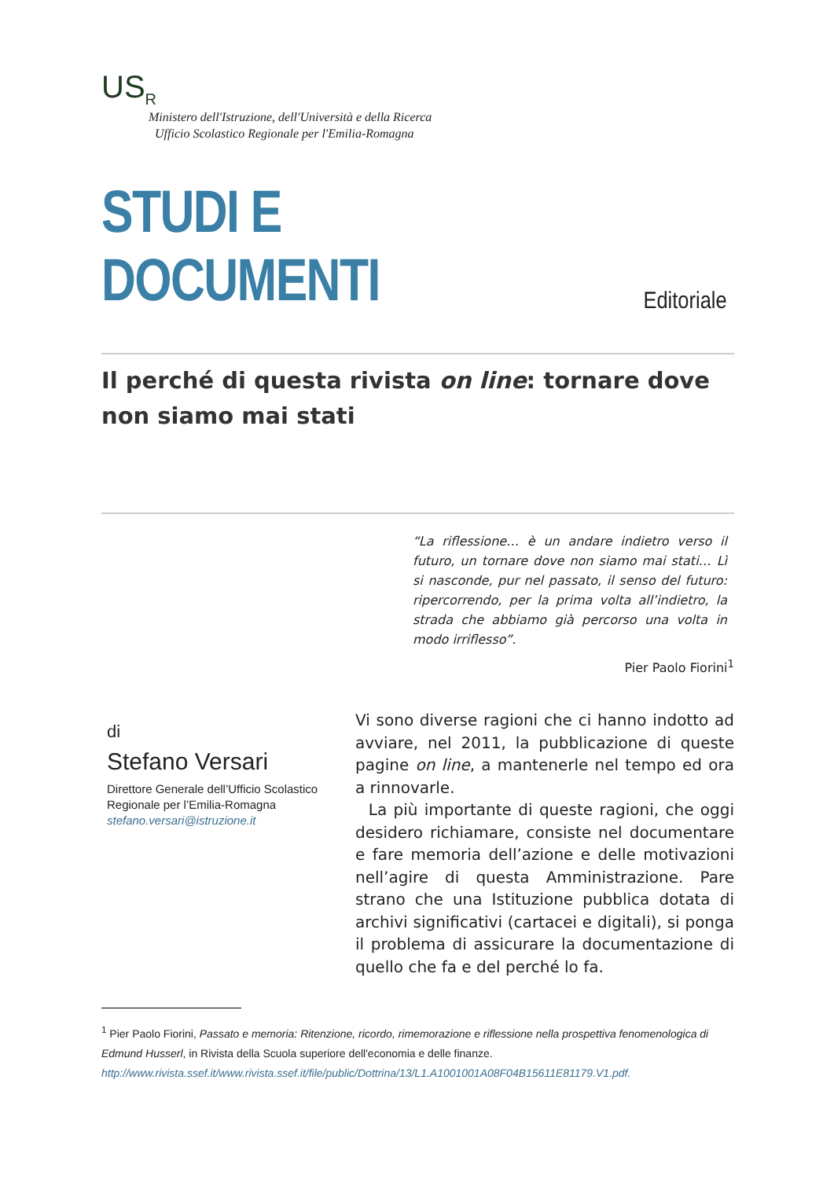US<sub>R</sub>
Ministero dell'Istruzione, dell'Università e della Ricerca
Ufficio Scolastico Regionale per l'Emilia-Romagna
STUDI E DOCUMENTI
Editoriale
Il perché di questa rivista on line: tornare dove non siamo mai stati
“La riflessione… è un andare indietro verso il futuro, un tornare dove non siamo mai stati… Lì si nasconde, pur nel passato, il senso del futuro: ripercorrendo, per la prima volta all’indietro, la strada che abbiamo già percorso una volta in modo irriflesso”.
Pier Paolo Fiorini<sup>1</sup>
di
Stefano Versari
Direttore Generale dell’Ufficio Scolastico Regionale per l’Emilia-Romagna
stefano.versari@istruzione.it
Vi sono diverse ragioni che ci hanno indotto ad avviare, nel 2011, la pubblicazione di queste pagine on line, a mantenerle nel tempo ed ora a rinnovarle.
La più importante di queste ragioni, che oggi desidero richiamare, consiste nel documentare e fare memoria dell’azione e delle motivazioni nell’agire di questa Amministrazione. Pare strano che una Istituzione pubblica dotata di archivi significativi (cartacei e digitali), si ponga il problema di assicurare la documentazione di quello che fa e del perché lo fa.
<sup>1</sup> Pier Paolo Fiorini, Passato e memoria: Ritenzione, ricordo, rimemorazione e riflessione nella prospettiva fenomenologica di Edmund Husserl, in Rivista della Scuola superiore dell'economia e delle finanze. http://www.rivista.ssef.it/www.rivista.ssef.it/file/public/Dottrina/13/L1.A1001001A08F04B15611E81179.V1.pdf.